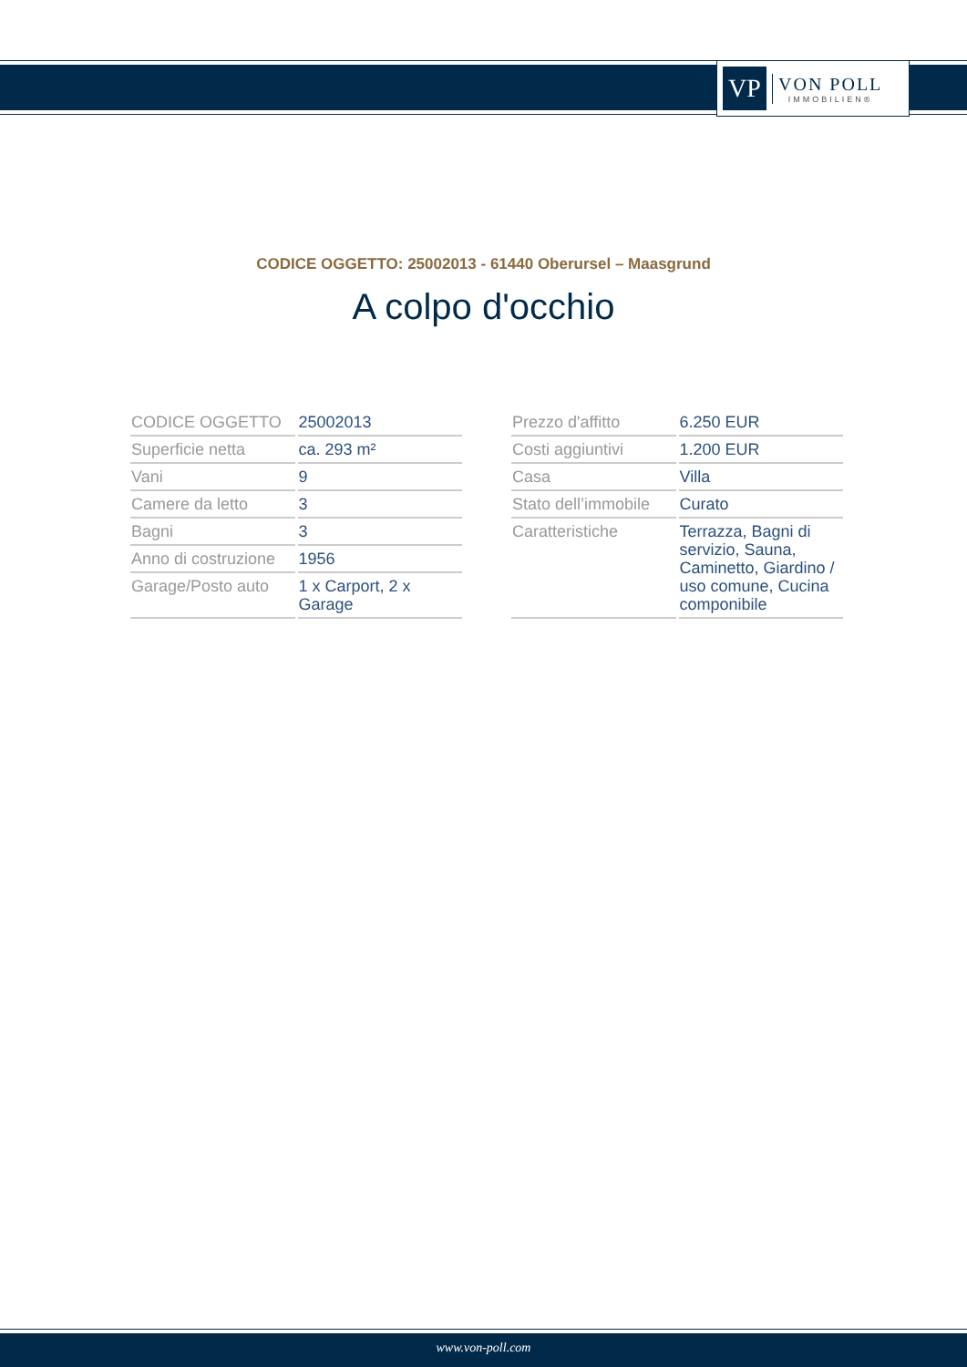VP
VON POLL
IMMOBILIEN®
CODICE OGGETTO: 25002013 - 61440 Oberursel – Maasgrund
A colpo d'occhio
| CODICE OGGETTO | 25002013 |
| Superficie netta | ca. 293 m² |
| Vani | 9 |
| Camere da letto | 3 |
| Bagni | 3 |
| Anno di costruzione | 1956 |
| Garage/Posto auto | 1 x Carport, 2 x Garage |
| Prezzo d'affitto | 6.250 EUR |
| Costi aggiuntivi | 1.200 EUR |
| Casa | Villa |
| Stato dell’immobile | Curato |
| Caratteristiche | Terrazza, Bagni di servizio, Sauna, Caminetto, Giardino / uso comune, Cucina componibile |
www.von-poll.com